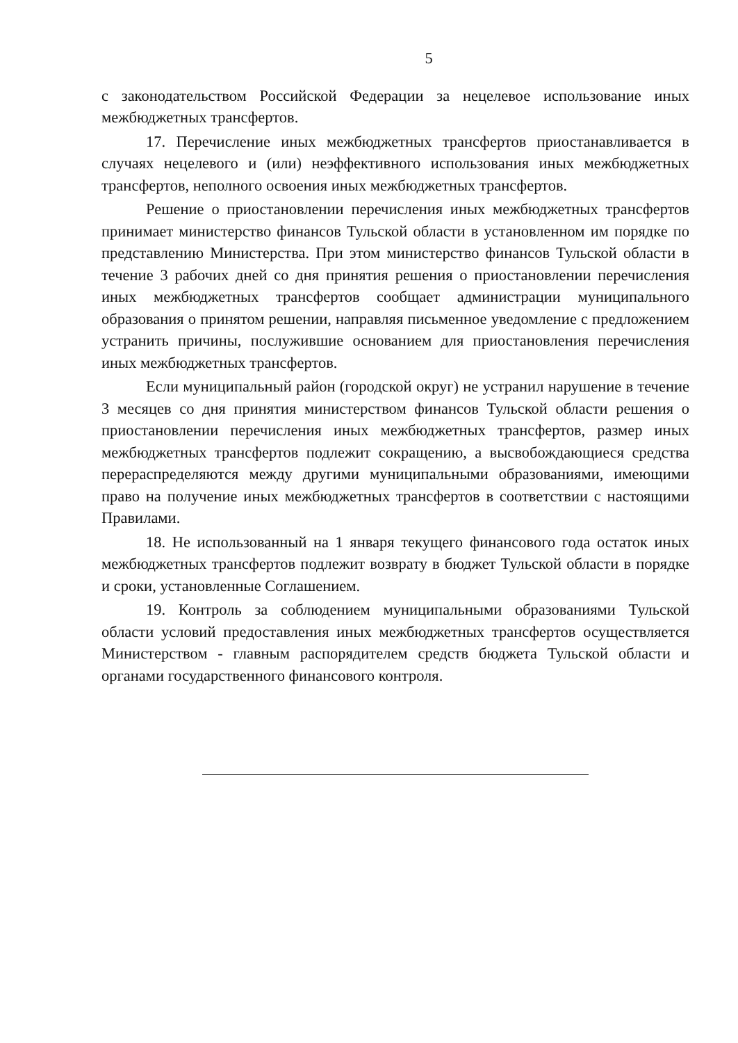5
с законодательством Российской Федерации за нецелевое использование иных межбюджетных трансфертов.
17. Перечисление иных межбюджетных трансфертов приостанавливается в случаях нецелевого и (или) неэффективного использования иных межбюджетных трансфертов, неполного освоения иных межбюджетных трансфертов.
Решение о приостановлении перечисления иных межбюджетных трансфертов принимает министерство финансов Тульской области в установленном им порядке по представлению Министерства. При этом министерство финансов Тульской области в течение 3 рабочих дней со дня принятия решения о приостановлении перечисления иных межбюджетных трансфертов сообщает администрации муниципального образования о принятом решении, направляя письменное уведомление с предложением устранить причины, послужившие основанием для приостановления перечисления иных межбюджетных трансфертов.
Если муниципальный район (городской округ) не устранил нарушение в течение 3 месяцев со дня принятия министерством финансов Тульской области решения о приостановлении перечисления иных межбюджетных трансфертов, размер иных межбюджетных трансфертов подлежит сокращению, а высвобождающиеся средства перераспределяются между другими муниципальными образованиями, имеющими право на получение иных межбюджетных трансфертов в соответствии с настоящими Правилами.
18. Не использованный на 1 января текущего финансового года остаток иных межбюджетных трансфертов подлежит возврату в бюджет Тульской области в порядке и сроки, установленные Соглашением.
19. Контроль за соблюдением муниципальными образованиями Тульской области условий предоставления иных межбюджетных трансфертов осуществляется Министерством - главным распорядителем средств бюджета Тульской области и органами государственного финансового контроля.